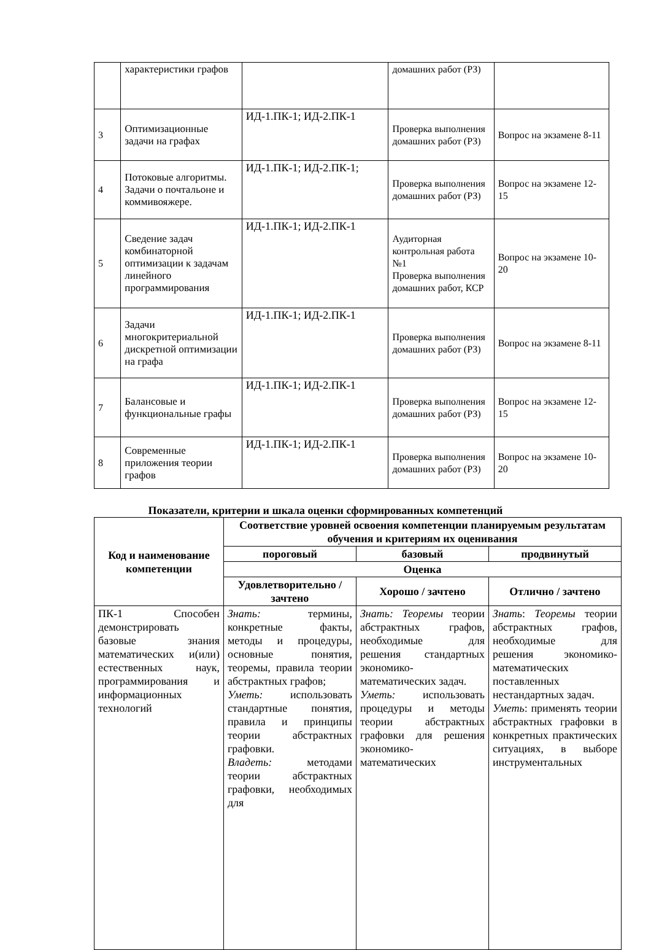| | характеристики графов | | домашних работ (РЗ) | |
| 3 | Оптимизационные задачи на графах | ИД-1.ПК-1; ИД-2.ПК-1 | Проверка выполнения домашних работ (РЗ) | Вопрос на экзамене 8-11 |
| 4 | Потоковые алгоритмы. Задачи о почтальоне и коммивояжере. | ИД-1.ПК-1; ИД-2.ПК-1; | Проверка выполнения домашних работ (РЗ) | Вопрос на экзамене 12-15 |
| 5 | Сведение задач комбинаторной оптимизации к задачам линейного программирования | ИД-1.ПК-1; ИД-2.ПК-1 | Аудиторная контрольная работа №1 Проверка выполнения домашних работ, КСР | Вопрос на экзамене 10-20 |
| 6 | Задачи многокритериальной дискретной оптимизации на графа | ИД-1.ПК-1; ИД-2.ПК-1 | Проверка выполнения домашних работ (РЗ) | Вопрос на экзамене 8-11 |
| 7 | Балансовые и функциональные графы | ИД-1.ПК-1; ИД-2.ПК-1 | Проверка выполнения домашних работ (РЗ) | Вопрос на экзамене 12-15 |
| 8 | Современные приложения теории графов | ИД-1.ПК-1; ИД-2.ПК-1 | Проверка выполнения домашних работ (РЗ) | Вопрос на экзамене 10-20 |
Показатели, критерии и шкала оценки сформированных компетенций
| Код и наименование компетенции | Соответствие уровней освоения компетенции планируемым результатам обучения и критериям их оценивания | | |
| --- | --- | --- | --- |
| | пороговый | базовый | продвинутый |
| | Оценка | | |
| | Удовлетворительно / зачтено | Хорошо / зачтено | Отлично / зачтено |
| ПК-1 Способен демонстрировать базовые знания математических и(или) естественных наук, программирования и информационных технологий | Знать: термины, конкретные факты, методы и процедуры, основные понятия, теоремы, правила теории абстрактных графов; Уметь: использовать стандартные понятия, правила и принципы теории абстрактных графовки. Владеть: методами теории абстрактных графовки, необходимых для | Знать: Теоремы теории абстрактных графов, необходимые для решения стандартных экономико-математических задач. Уметь: использовать процедуры и методы теории абстрактных графовки для решения экономико-математических | Знать : Теоремы теории абстрактных графов, необходимые для решения экономико-математических поставленных нестандартных задач. Уметь : применять теории абстрактных графовки в конкретных практических ситуациях, в выборе инструментальных |